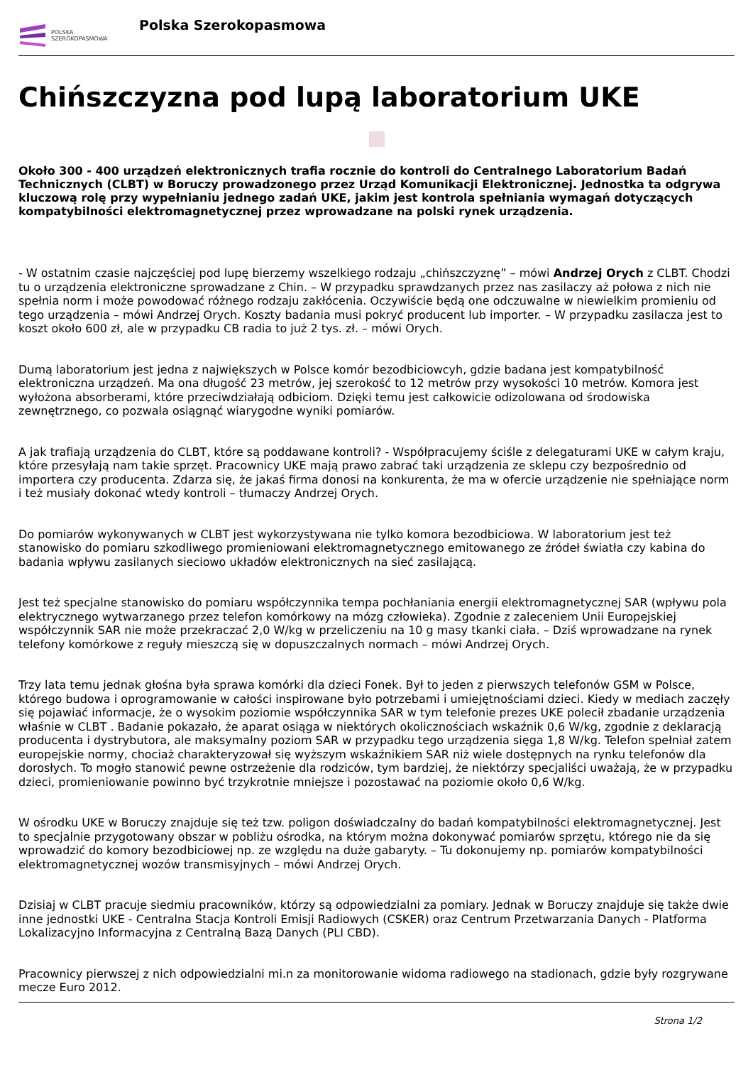POLSKA
SZEROKOPASMOWA
Polska Szerokopasmowa
Chińszczyzna pod lupą laboratorium UKE
Około 300 - 400 urządzeń elektronicznych trafia rocznie do kontroli do Centralnego Laboratorium Badań Technicznych (CLBT) w Boruczy prowadzonego przez Urząd Komunikacji Elektronicznej. Jednostka ta odgrywa kluczową rolę przy wypełnianiu jednego zadań UKE, jakim jest kontrola spełniania wymagań dotyczących kompatybilności elektromagnetycznej przez wprowadzane na polski rynek urządzenia.
- W ostatnim czasie najczęściej pod lupę bierzemy wszelkiego rodzaju „chińszczyznę” – mówi Andrzej Orych z CLBT. Chodzi tu o urządzenia elektroniczne sprowadzane z Chin. – W przypadku sprawdzanych przez nas zasilaczy aż połowa z nich nie spełnia norm i może powodować różnego rodzaju zakłócenia. Oczywiście będą one odczuwalne w niewielkim promieniu od tego urządzenia – mówi Andrzej Orych. Koszty badania musi pokryć producent lub importer. – W przypadku zasilacza jest to koszt około 600 zł, ale w przypadku CB radia to już 2 tys. zł. – mówi Orych.
Dumą laboratorium jest jedna z największych w Polsce komór bezodbiciowcyh, gdzie badana jest kompatybilność elektroniczna urządzeń. Ma ona długość 23 metrów, jej szerokość to 12 metrów przy wysokości 10 metrów. Komora jest wyłożona absorberami, które przeciwdziałają odbiciom. Dzięki temu jest całkowicie odizolowana od środowiska zewnętrznego, co pozwala osiągnąć wiarygodne wyniki pomiarów.
A jak trafiają urządzenia do CLBT, które są poddawane kontroli? - Współpracujemy ściśle z delegaturami UKE w całym kraju, które przesyłają nam takie sprzęt. Pracownicy UKE mają prawo zabrać taki urządzenia ze sklepu czy bezpośrednio od importera czy producenta. Zdarza się, że jakaś firma donosi na konkurenta, że ma w ofercie urządzenie nie spełniające norm i też musiały dokonać wtedy kontroli – tłumaczy Andrzej Orych.
Do pomiarów wykonywanych w CLBT jest wykorzystywana nie tylko komora bezodbiciowa. W laboratorium jest też stanowisko do pomiaru szkodliwego promieniowani elektromagnetycznego emitowanego ze źródeł światła czy kabina do badania wpływu zasilanych sieciowo układów elektronicznych na sieć zasilającą.
Jest też specjalne stanowisko do pomiaru współczynnika tempa pochłaniania energii elektromagnetycznej SAR (wpływu pola elektrycznego wytwarzanego przez telefon komórkowy na mózg człowieka). Zgodnie z zaleceniem Unii Europejskiej współczynnik SAR nie może przekraczać 2,0 W/kg w przeliczeniu na 10 g masy tkanki ciała. – Dziś wprowadzane na rynek telefony komórkowe z reguły mieszczą się w dopuszczalnych normach – mówi Andrzej Orych.
Trzy lata temu jednak głośna była sprawa komórki dla dzieci Fonek. Był to jeden z pierwszych telefonów GSM w Polsce, którego budowa i oprogramowanie w całości inspirowane było potrzebami i umiejętnościami dzieci. Kiedy w mediach zaczęły się pojawiać informacje, że o wysokim poziomie współczynnika SAR w tym telefonie prezes UKE polecił zbadanie urządzenia właśnie w CLBT . Badanie pokazało, że aparat osiąga w niektórych okolicznościach wskaźnik 0,6 W/kg, zgodnie z deklaracją producenta i dystrybutora, ale maksymalny poziom SAR w przypadku tego urządzenia sięga 1,8 W/kg. Telefon spełniał zatem europejskie normy, chociaż charakteryzował się wyższym wskaźnikiem SAR niż wiele dostępnych na rynku telefonów dla dorosłych. To mogło stanowić pewne ostrzeżenie dla rodziców, tym bardziej, że niektórzy specjaliści uważają, że w przypadku dzieci, promieniowanie powinno być trzykrotnie mniejsze i pozostawać na poziomie około 0,6 W/kg.
W ośrodku UKE w Boruczy znajduje się też tzw. poligon doświadczalny do badań kompatybilności elektromagnetycznej. Jest to specjalnie przygotowany obszar w pobliżu ośrodka, na którym można dokonywać pomiarów sprzętu, którego nie da się wprowadzić do komory bezodbiciowej np. ze względu na duże gabaryty. – Tu dokonujemy np. pomiarów kompatybilności elektromagnetycznej wozów transmisyjnych – mówi Andrzej Orych.
Dzisiaj w CLBT pracuje siedmiu pracowników, którzy są odpowiedzialni za pomiary. Jednak w Boruczy znajduje się także dwie inne jednostki UKE - Centralna Stacja Kontroli Emisji Radiowych (CSKER) oraz Centrum Przetwarzania Danych - Platforma Lokalizacyjno Informacyjna z Centralną Bazą Danych (PLI CBD).
Pracownicy pierwszej z nich odpowiedzialni mi.n za monitorowanie widoma radiowego na stadionach, gdzie były rozgrywane mecze Euro 2012.
Strona 1/2